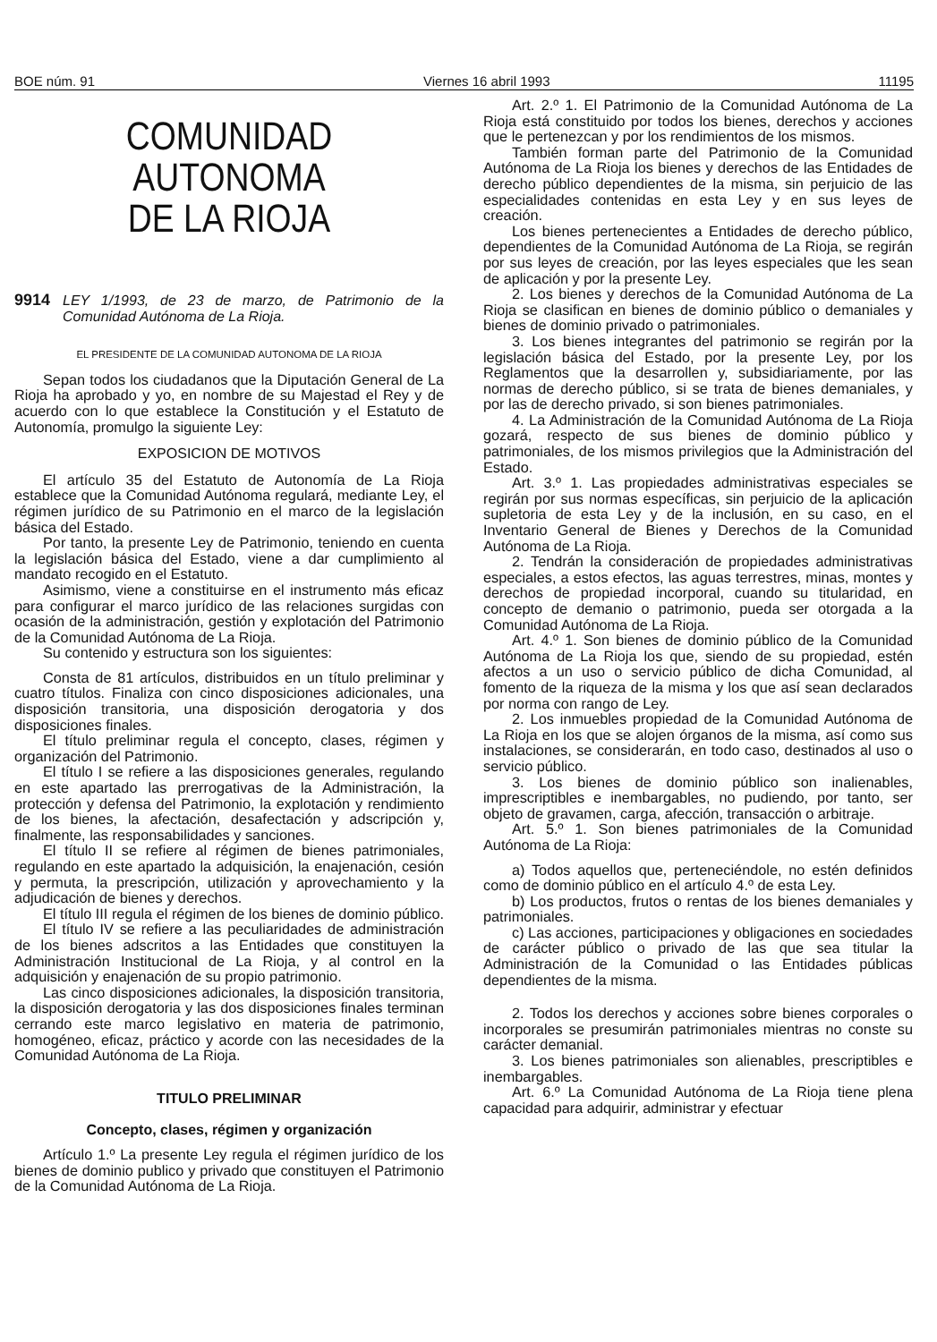BOE núm. 91 Viernes 16 abril 1993 11195
COMUNIDAD AUTONOMA
DE LA RIOJA
9914 LEY 1/1993, de 23 de marzo, de Patrimonio de la Comunidad Autónoma de La Rioja.
EL PRESIDENTE DE LA COMUNIDAD AUTONOMA DE LA RIOJA
Sepan todos los ciudadanos que la Diputación General de La Rioja ha aprobado y yo, en nombre de su Majestad el Rey y de acuerdo con lo que establece la Constitución y el Estatuto de Autonomía, promulgo la siguiente Ley:
EXPOSICION DE MOTIVOS
El artículo 35 del Estatuto de Autonomía de La Rioja establece que la Comunidad Autónoma regulará, mediante Ley, el régimen jurídico de su Patrimonio en el marco de la legislación básica del Estado.
Por tanto, la presente Ley de Patrimonio, teniendo en cuenta la legislación básica del Estado, viene a dar cumplimiento al mandato recogido en el Estatuto.
Asimismo, viene a constituirse en el instrumento más eficaz para configurar el marco jurídico de las relaciones surgidas con ocasión de la administración, gestión y explotación del Patrimonio de la Comunidad Autónoma de La Rioja.
Su contenido y estructura son los siguientes:
Consta de 81 artículos, distribuidos en un título preliminar y cuatro títulos. Finaliza con cinco disposiciones adicionales, una disposición transitoria, una disposición derogatoria y dos disposiciones finales.
El título preliminar regula el concepto, clases, régimen y organización del Patrimonio.
El título I se refiere a las disposiciones generales, regulando en este apartado las prerrogativas de la Administración, la protección y defensa del Patrimonio, la explotación y rendimiento de los bienes, la afectación, desafectación y adscripción y, finalmente, las responsabilidades y sanciones.
El título II se refiere al régimen de bienes patrimoniales, regulando en este apartado la adquisición, la enajenación, cesión y permuta, la prescripción, utilización y aprovechamiento y la adjudicación de bienes y derechos.
El título III regula el régimen de los bienes de dominio público.
El título IV se refiere a las peculiaridades de administración de los bienes adscritos a las Entidades que constituyen la Administración Institucional de La Rioja, y al control en la adquisición y enajenación de su propio patrimonio.
Las cinco disposiciones adicionales, la disposición transitoria, la disposición derogatoria y las dos disposiciones finales terminan cerrando este marco legislativo en materia de patrimonio, homogéneo, eficaz, práctico y acorde con las necesidades de la Comunidad Autónoma de La Rioja.
TITULO PRELIMINAR
Concepto, clases, régimen y organización
Artículo 1.º La presente Ley regula el régimen jurídico de los bienes de dominio publico y privado que constituyen el Patrimonio de la Comunidad Autónoma de La Rioja.
Art. 2.º 1. El Patrimonio de la Comunidad Autónoma de La Rioja está constituido por todos los bienes, derechos y acciones que le pertenezcan y por los rendimientos de los mismos.
También forman parte del Patrimonio de la Comunidad Autónoma de La Rioja los bienes y derechos de las Entidades de derecho público dependientes de la misma, sin perjuicio de las especialidades contenidas en esta Ley y en sus leyes de creación.
Los bienes pertenecientes a Entidades de derecho público, dependientes de la Comunidad Autónoma de La Rioja, se regirán por sus leyes de creación, por las leyes especiales que les sean de aplicación y por la presente Ley.
2. Los bienes y derechos de la Comunidad Autónoma de La Rioja se clasifican en bienes de dominio público o demaniales y bienes de dominio privado o patrimoniales.
3. Los bienes integrantes del patrimonio se regirán por la legislación básica del Estado, por la presente Ley, por los Reglamentos que la desarrollen y, subsidiariamente, por las normas de derecho público, si se trata de bienes demaniales, y por las de derecho privado, si son bienes patrimoniales.
4. La Administración de la Comunidad Autónoma de La Rioja gozará, respecto de sus bienes de dominio público y patrimoniales, de los mismos privilegios que la Administración del Estado.
Art. 3.º 1. Las propiedades administrativas especiales se regirán por sus normas específicas, sin perjuicio de la aplicación supletoria de esta Ley y de la inclusión, en su caso, en el Inventario General de Bienes y Derechos de la Comunidad Autónoma de La Rioja.
2. Tendrán la consideración de propiedades administrativas especiales, a estos efectos, las aguas terrestres, minas, montes y derechos de propiedad incorporal, cuando su titularidad, en concepto de demanio o patrimonio, pueda ser otorgada a la Comunidad Autónoma de La Rioja.
Art. 4.º 1. Son bienes de dominio público de la Comunidad Autónoma de La Rioja los que, siendo de su propiedad, estén afectos a un uso o servicio público de dicha Comunidad, al fomento de la riqueza de la misma y los que así sean declarados por norma con rango de Ley.
2. Los inmuebles propiedad de la Comunidad Autónoma de La Rioja en los que se alojen órganos de la misma, así como sus instalaciones, se considerarán, en todo caso, destinados al uso o servicio público.
3. Los bienes de dominio público son inalienables, imprescriptibles e inembargables, no pudiendo, por tanto, ser objeto de gravamen, carga, afección, transacción o arbitraje.
Art. 5.º 1. Son bienes patrimoniales de la Comunidad Autónoma de La Rioja:
a) Todos aquellos que, perteneciéndole, no estén definidos como de dominio público en el artículo 4.º de esta Ley.
b) Los productos, frutos o rentas de los bienes demaniales y patrimoniales.
c) Las acciones, participaciones y obligaciones en sociedades de carácter público o privado de las que sea titular la Administración de la Comunidad o las Entidades públicas dependientes de la misma.
2. Todos los derechos y acciones sobre bienes corporales o incorporales se presumirán patrimoniales mientras no conste su carácter demanial.
3. Los bienes patrimoniales son alienables, prescriptibles e inembargables.
Art. 6.º La Comunidad Autónoma de La Rioja tiene plena capacidad para adquirir, administrar y efectuar